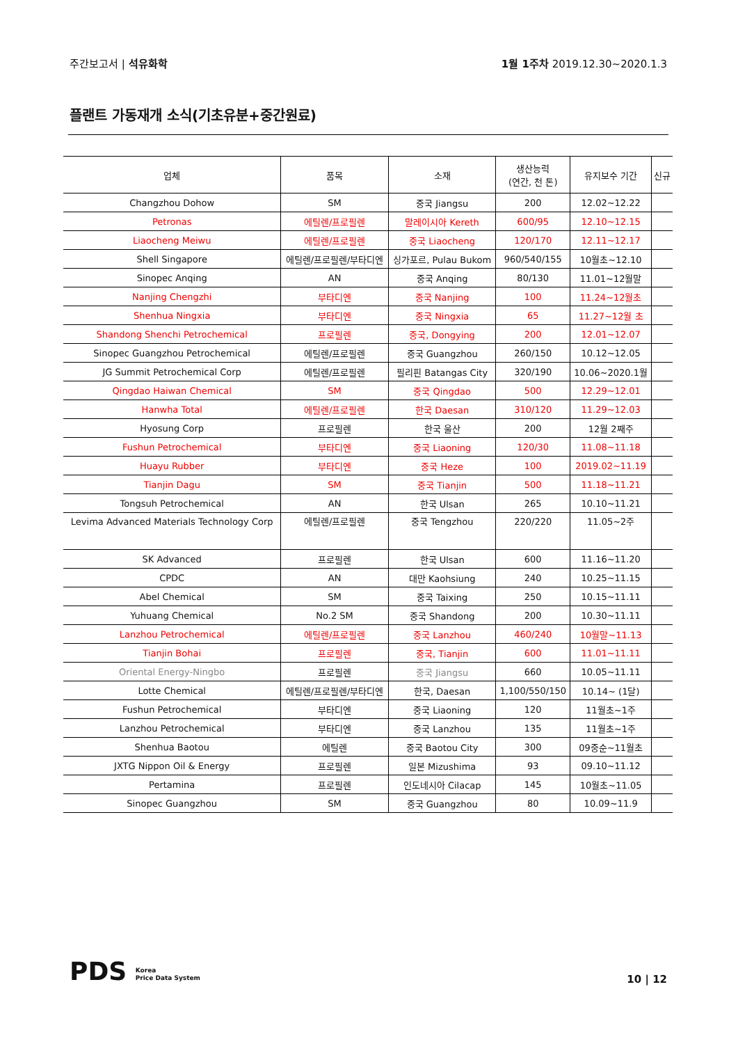주간보고서 | 석유화학 1월 1주차 2019.12.30~2020.1.3
플랜트 가동재개 소식(기초유분+중간원료)
| 업체 | 품목 | 소재 | 생산능력 (연간, 천 톤) | 유지보수 기간 | 신규 |
| --- | --- | --- | --- | --- | --- |
| Changzhou Dohow | SM | 중국 Jiangsu | 200 | 12.02~12.22 | |
| Petronas | 에틸렌/프로필렌 | 말레이시아 Kereth | 600/95 | 12.10~12.15 | |
| Liaocheng Meiwu | 에틸렌/프로필렌 | 중국 Liaocheng | 120/170 | 12.11~12.17 | |
| Shell Singapore | 에틸렌/프로필렌/부타디엔 | 싱가포르, Pulau Bukom | 960/540/155 | 10월초~12.10 | |
| Sinopec Anqing | AN | 중국 Anqing | 80/130 | 11.01~12월말 | |
| Nanjing Chengzhi | 부타디엔 | 중국 Nanjing | 100 | 11.24~12월초 | |
| Shenhua Ningxia | 부타디엔 | 중국 Ningxia | 65 | 11.27~12월 초 | |
| Shandong Shenchi Petrochemical | 프로필렌 | 중국, Dongying | 200 | 12.01~12.07 | |
| Sinopec Guangzhou Petrochemical | 에틸렌/프로필렌 | 중국 Guangzhou | 260/150 | 10.12~12.05 | |
| JG Summit Petrochemical Corp | 에틸렌/프로필렌 | 필리핀 Batangas City | 320/190 | 10.06~2020.1월 | |
| Qingdao Haiwan Chemical | SM | 중국 Qingdao | 500 | 12.29~12.01 | |
| Hanwha Total | 에틸렌/프로필렌 | 한국 Daesan | 310/120 | 11.29~12.03 | |
| Hyosung Corp | 프로필렌 | 한국 울산 | 200 | 12월 2째주 | |
| Fushun Petrochemical | 부타디엔 | 중국 Liaoning | 120/30 | 11.08~11.18 | |
| Huayu Rubber | 부타디엔 | 중국 Heze | 100 | 2019.02~11.19 | |
| Tianjin Dagu | SM | 중국 Tianjin | 500 | 11.18~11.21 | |
| Tongsuh Petrochemical | AN | 한국 Ulsan | 265 | 10.10~11.21 | |
| Levima Advanced Materials Technology Corp | 에틸렌/프로필렌 | 중국 Tengzhou | 220/220 | 11.05~2주 | |
| SK Advanced | 프로필렌 | 한국 Ulsan | 600 | 11.16~11.20 | |
| CPDC | AN | 대만 Kaohsiung | 240 | 10.25~11.15 | |
| Abel Chemical | SM | 중국 Taixing | 250 | 10.15~11.11 | |
| Yuhuang Chemical | No.2 SM | 중국 Shandong | 200 | 10.30~11.11 | |
| Lanzhou Petrochemical | 에틸렌/프로필렌 | 중국 Lanzhou | 460/240 | 10월말~11.13 | |
| Tianjin Bohai | 프로필렌 | 중국, Tianjin | 600 | 11.01~11.11 | |
| Oriental Energy-Ningbo | 프로필렌 | 중국 Jiangsu | 660 | 10.05~11.11 | |
| Lotte Chemical | 에틸렌/프로필렌/부타디엔 | 한국, Daesan | 1,100/550/150 | 10.14~ (1달) | |
| Fushun Petrochemical | 부타디엔 | 중국 Liaoning | 120 | 11월초~1주 | |
| Lanzhou Petrochemical | 부타디엔 | 중국 Lanzhou | 135 | 11월초~1주 | |
| Shenhua Baotou | 에틸렌 | 중국 Baotou City | 300 | 09중순~11월초 | |
| JXTG Nippon Oil & Energy | 프로필렌 | 일본 Mizushima | 93 | 09.10~11.12 | |
| Pertamina | 프로필렌 | 인도네시아 Cilacap | 145 | 10월초~11.05 | |
| Sinopec Guangzhou | SM | 중국 Guangzhou | 80 | 10.09~11.9 | |
PDS Korea
Price Data System
10 | 12